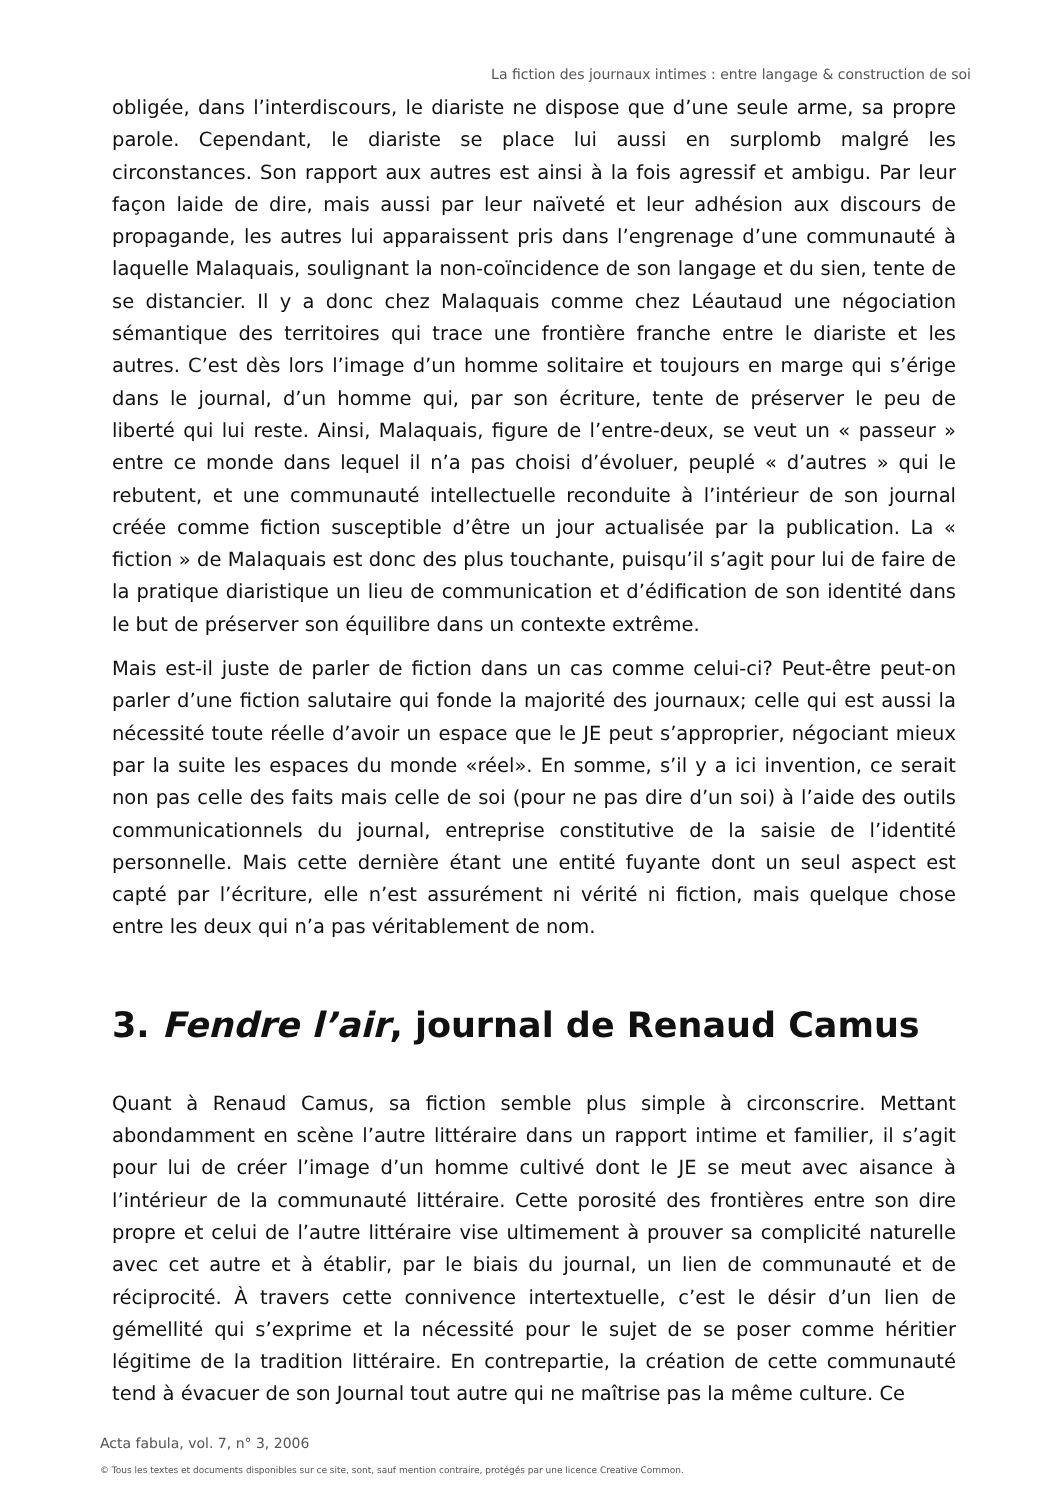La fiction des journaux intimes : entre langage & construction de soi
obligée, dans l’interdiscours, le diariste ne dispose que d’une seule arme, sa propre parole. Cependant, le diariste se place lui aussi en surplomb malgré les circonstances. Son rapport aux autres est ainsi à la fois agressif et ambigu. Par leur façon laide de dire, mais aussi par leur naïveté et leur adhésion aux discours de propagande, les autres lui apparaissent pris dans l’engrenage d’une communauté à laquelle Malaquais, soulignant la non-coïncidence de son langage et du sien, tente de se distancier. Il y a donc chez Malaquais comme chez Léautaud une négociation sémantique des territoires qui trace une frontière franche entre le diariste et les autres. C’est dès lors l’image d’un homme solitaire et toujours en marge qui s’érige dans le journal, d’un homme qui, par son écriture, tente de préserver le peu de liberté qui lui reste. Ainsi, Malaquais, figure de l’entre-deux, se veut un « passeur » entre ce monde dans lequel il n’a pas choisi d’évoluer, peuplé « d’autres » qui le rebutent, et une communauté intellectuelle reconduite à l’intérieur de son journal créée comme fiction susceptible d’être un jour actualisée par la publication. La « fiction » de Malaquais est donc des plus touchante, puisqu’il s’agit pour lui de faire de la pratique diaristique un lieu de communication et d’édification de son identité dans le but de préserver son équilibre dans un contexte extrême.
Mais est-il juste de parler de fiction dans un cas comme celui-ci? Peut-être peut-on parler d’une fiction salutaire qui fonde la majorité des journaux; celle qui est aussi la nécessité toute réelle d’avoir un espace que le JE peut s’approprier, négociant mieux par la suite les espaces du monde «réel». En somme, s’il y a ici invention, ce serait non pas celle des faits mais celle de soi (pour ne pas dire d’un soi) à l’aide des outils communicationnels du journal, entreprise constitutive de la saisie de l’identité personnelle. Mais cette dernière étant une entité fuyante dont un seul aspect est capté par l’écriture, elle n’est assurément ni vérité ni fiction, mais quelque chose entre les deux qui n’a pas véritablement de nom.
3. Fendre l’air, journal de Renaud Camus
Quant à Renaud Camus, sa fiction semble plus simple à circonscrire. Mettant abondamment en scène l’autre littéraire dans un rapport intime et familier, il s’agit pour lui de créer l’image d’un homme cultivé dont le JE se meut avec aisance à l’intérieur de la communauté littéraire. Cette porosité des frontières entre son dire propre et celui de l’autre littéraire vise ultimement à prouver sa complicité naturelle avec cet autre et à établir, par le biais du journal, un lien de communauté et de réciprocité. À travers cette connivence intertextuelle, c’est le désir d’un lien de gémellité qui s’exprime et la nécessité pour le sujet de se poser comme héritier légitime de la tradition littéraire. En contrepartie, la création de cette communauté tend à évacuer de son Journal tout autre qui ne maîtrise pas la même culture. Ce
Acta fabula, vol. 7, n° 3, 2006
© Tous les textes et documents disponibles sur ce site, sont, sauf mention contraire, protégés par une licence Creative Common.